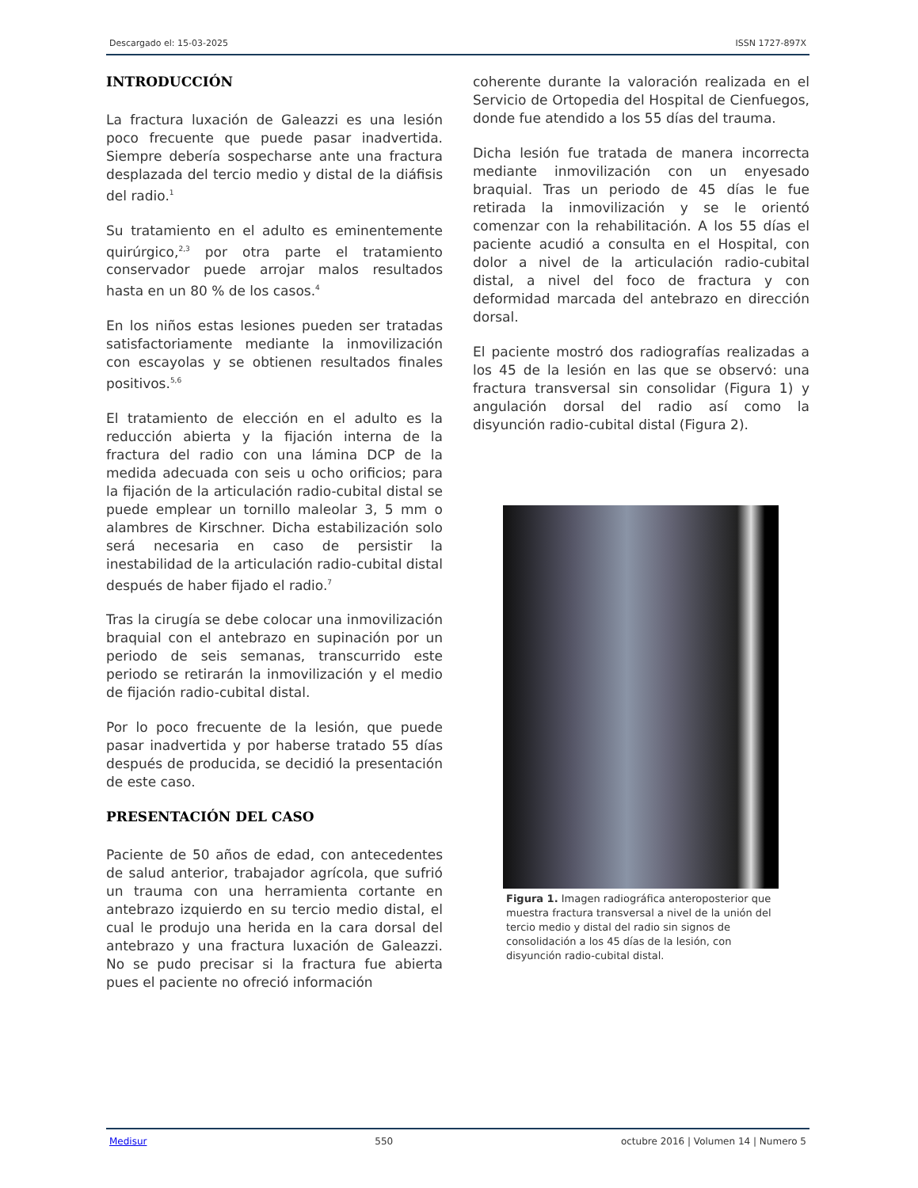Descargado el: 15-03-2025 ISSN 1727-897X
INTRODUCCIÓN
La fractura luxación de Galeazzi es una lesión poco frecuente que puede pasar inadvertida. Siempre debería sospecharse ante una fractura desplazada del tercio medio y distal de la diáfisis del radio.<sup>1</sup>
Su tratamiento en el adulto es eminentemente quirúrgico,<sup>2,3</sup> por otra parte el tratamiento conservador puede arrojar malos resultados hasta en un 80 % de los casos.<sup>4</sup>
En los niños estas lesiones pueden ser tratadas satisfactoriamente mediante la inmovilización con escayolas y se obtienen resultados finales positivos.<sup>5,6</sup>
El tratamiento de elección en el adulto es la reducción abierta y la fijación interna de la fractura del radio con una lámina DCP de la medida adecuada con seis u ocho orificios; para la fijación de la articulación radio-cubital distal se puede emplear un tornillo maleolar 3, 5 mm o alambres de Kirschner. Dicha estabilización solo será necesaria en caso de persistir la inestabilidad de la articulación radio-cubital distal después de haber fijado el radio.<sup>7</sup>
Tras la cirugía se debe colocar una inmovilización braquial con el antebrazo en supinación por un periodo de seis semanas, transcurrido este periodo se retirarán la inmovilización y el medio de fijación radio-cubital distal.
Por lo poco frecuente de la lesión, que puede pasar inadvertida y por haberse tratado 55 días después de producida, se decidió la presentación de este caso.
PRESENTACIÓN DEL CASO
Paciente de 50 años de edad, con antecedentes de salud anterior, trabajador agrícola, que sufrió un trauma con una herramienta cortante en antebrazo izquierdo en su tercio medio distal, el cual le produjo una herida en la cara dorsal del antebrazo y una fractura luxación de Galeazzi. No se pudo precisar si la fractura fue abierta pues el paciente no ofreció información
coherente durante la valoración realizada en el Servicio de Ortopedia del Hospital de Cienfuegos, donde fue atendido a los 55 días del trauma.
Dicha lesión fue tratada de manera incorrecta mediante inmovilización con un enyesado braquial. Tras un periodo de 45 días le fue retirada la inmovilización y se le orientó comenzar con la rehabilitación. A los 55 días el paciente acudió a consulta en el Hospital, con dolor a nivel de la articulación radio-cubital distal, a nivel del foco de fractura y con deformidad marcada del antebrazo en dirección dorsal.
El paciente mostró dos radiografías realizadas a los 45 de la lesión en las que se observó: una fractura transversal sin consolidar (Figura 1) y angulación dorsal del radio así como la disyunción radio-cubital distal (Figura 2).
Figura 1. Imagen radiográfica anteroposterior que muestra fractura transversal a nivel de la unión del tercio medio y distal del radio sin signos de consolidación a los 45 días de la lesión, con disyunción radio-cubital distal.
Medisur 550 octubre 2016 | Volumen 14 | Numero 5